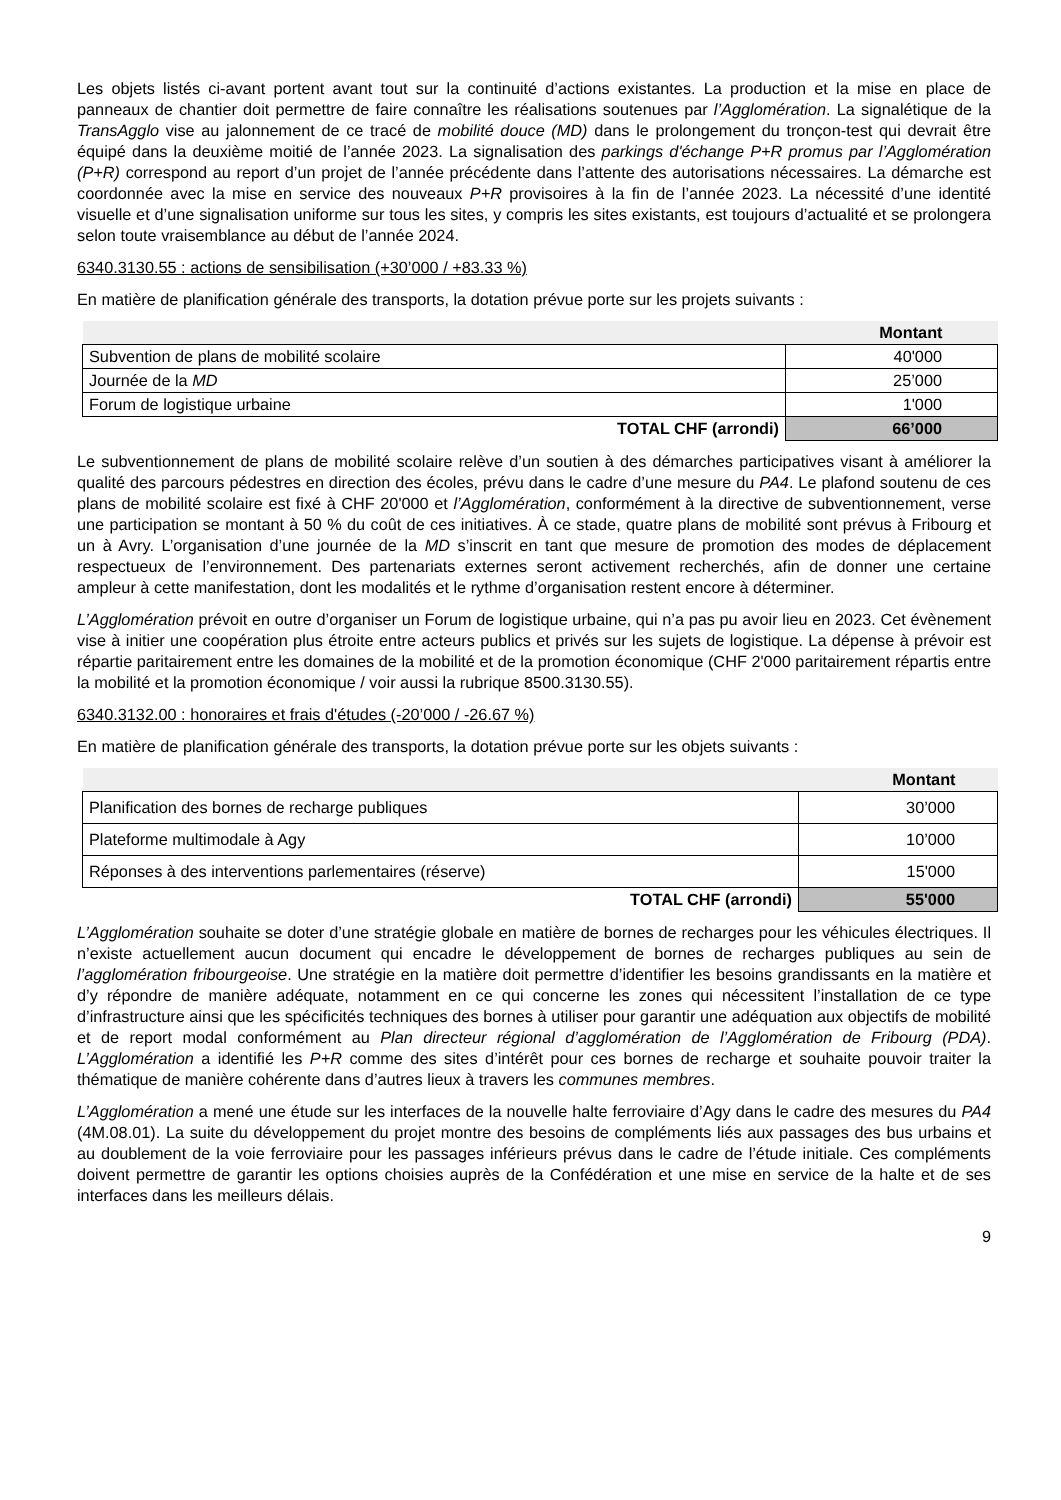Les objets listés ci-avant portent avant tout sur la continuité d’actions existantes. La production et la mise en place de panneaux de chantier doit permettre de faire connaître les réalisations soutenues par l’Agglomération. La signalétique de la TransAgglo vise au jalonnement de ce tracé de mobilité douce (MD) dans le prolongement du tronçon-test qui devrait être équipé dans la deuxième moitié de l’année 2023. La signalisation des parkings d'échange P+R promus par l’Agglomération (P+R) correspond au report d’un projet de l’année précédente dans l’attente des autorisations nécessaires. La démarche est coordonnée avec la mise en service des nouveaux P+R provisoires à la fin de l’année 2023. La nécessité d’une identité visuelle et d’une signalisation uniforme sur tous les sites, y compris les sites existants, est toujours d’actualité et se prolongera selon toute vraisemblance au début de l’année 2024.
6340.3130.55 : actions de sensibilisation (+30’000 / +83.33 %)
En matière de planification générale des transports, la dotation prévue porte sur les projets suivants :
| | Montant |
| --- | --- |
| Subvention de plans de mobilité scolaire | 40'000 |
| Journée de la MD | 25’000 |
| Forum de logistique urbaine | 1'000 |
| TOTAL CHF (arrondi) | 66’000 |
Le subventionnement de plans de mobilité scolaire relève d’un soutien à des démarches participatives visant à améliorer la qualité des parcours pédestres en direction des écoles, prévu dans le cadre d’une mesure du PA4. Le plafond soutenu de ces plans de mobilité scolaire est fixé à CHF 20'000 et l’Agglomération, conformément à la directive de subventionnement, verse une participation se montant à 50 % du coût de ces initiatives. À ce stade, quatre plans de mobilité sont prévus à Fribourg et un à Avry. L’organisation d’une journée de la MD s’inscrit en tant que mesure de promotion des modes de déplacement respectueux de l’environnement. Des partenariats externes seront activement recherchés, afin de donner une certaine ampleur à cette manifestation, dont les modalités et le rythme d’organisation restent encore à déterminer.
L’Agglomération prévoit en outre d’organiser un Forum de logistique urbaine, qui n’a pas pu avoir lieu en 2023. Cet évènement vise à initier une coopération plus étroite entre acteurs publics et privés sur les sujets de logistique. La dépense à prévoir est répartie paritairement entre les domaines de la mobilité et de la promotion économique (CHF 2'000 paritairement répartis entre la mobilité et la promotion économique / voir aussi la rubrique 8500.3130.55).
6340.3132.00 : honoraires et frais d'études (-20’000 / -26.67 %)
En matière de planification générale des transports, la dotation prévue porte sur les objets suivants :
| | Montant |
| --- | --- |
| Planification des bornes de recharge publiques | 30’000 |
| Plateforme multimodale à Agy | 10’000 |
| Réponses à des interventions parlementaires (réserve) | 15'000 |
| TOTAL CHF (arrondi) | 55'000 |
L’Agglomération souhaite se doter d’une stratégie globale en matière de bornes de recharges pour les véhicules électriques. Il n’existe actuellement aucun document qui encadre le développement de bornes de recharges publiques au sein de l’agglomération fribourgeoise. Une stratégie en la matière doit permettre d’identifier les besoins grandissants en la matière et d’y répondre de manière adéquate, notamment en ce qui concerne les zones qui nécessitent l’installation de ce type d’infrastructure ainsi que les spécificités techniques des bornes à utiliser pour garantir une adéquation aux objectifs de mobilité et de report modal conformément au Plan directeur régional d’agglomération de l’Agglomération de Fribourg (PDA). L’Agglomération a identifié les P+R comme des sites d’intérêt pour ces bornes de recharge et souhaite pouvoir traiter la thématique de manière cohérente dans d’autres lieux à travers les communes membres.
L’Agglomération a mené une étude sur les interfaces de la nouvelle halte ferroviaire d’Agy dans le cadre des mesures du PA4 (4M.08.01). La suite du développement du projet montre des besoins de compléments liés aux passages des bus urbains et au doublement de la voie ferroviaire pour les passages inférieurs prévus dans le cadre de l’étude initiale. Ces compléments doivent permettre de garantir les options choisies auprès de la Confédération et une mise en service de la halte et de ses interfaces dans les meilleurs délais.
9